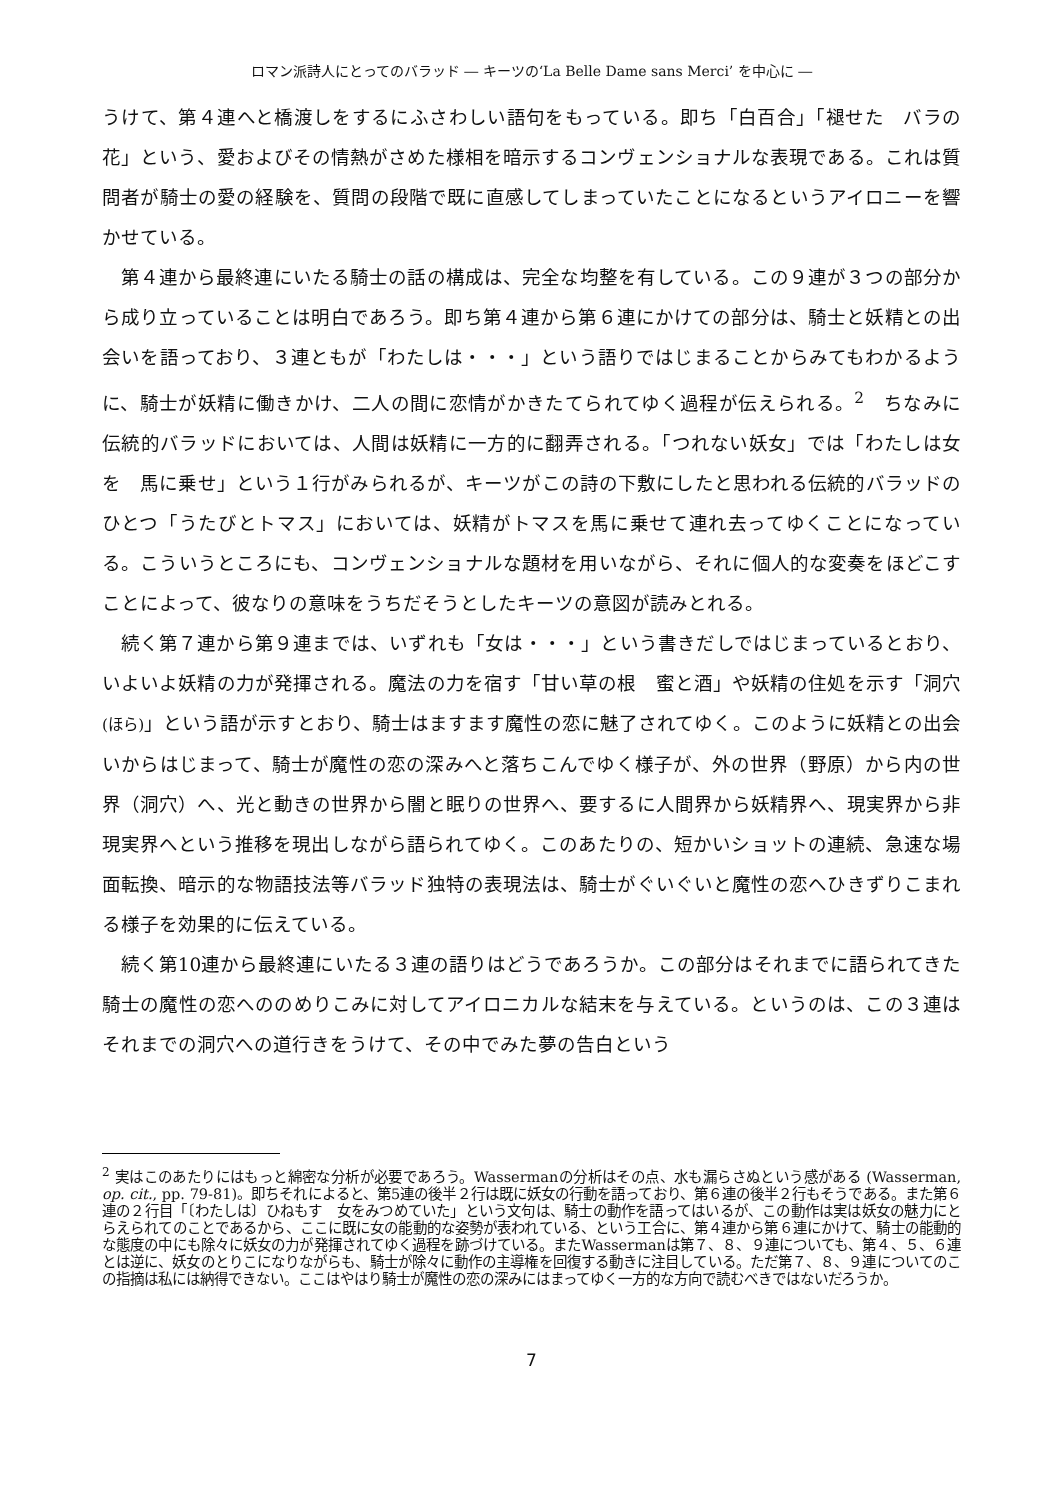ロマン派詩人にとってのバラッド ― キーツの‘La Belle Dame sans Merci’ を中心に ―
うけて、第４連へと橋渡しをするにふさわしい語句をもっている。即ち「白百合」「褪せた　バラの花」という、愛およびその情熱がさめた様相を暗示するコンヴェンショナルな表現である。これは質問者が騎士の愛の経験を、質問の段階で既に直感してしまっていたことになるというアイロニーを響かせている。
第４連から最終連にいたる騎士の話の構成は、完全な均整を有している。この９連が３つの部分から成り立っていることは明白であろう。即ち第４連から第６連にかけての部分は、騎士と妖精との出会いを語っており、３連ともが「わたしは・・・」という語りではじまることからみてもわかるように、騎士が妖精に働きかけ、二人の間に恋情がかきたてられてゆく過程が伝えられる。<sup>2</sup>　ちなみに伝統的バラッドにおいては、人間は妖精に一方的に翻弄される。「つれない妖女」では「わたしは女を　馬に乗せ」という１行がみられるが、キーツがこの詩の下敷にしたと思われる伝統的バラッドのひとつ「うたびとトマス」においては、妖精がトマスを馬に乗せて連れ去ってゆくことになっている。こういうところにも、コンヴェンショナルな題材を用いながら、それに個人的な変奏をほどこすことによって、彼なりの意味をうちだそうとしたキーツの意図が読みとれる。
続く第７連から第９連までは、いずれも「女は・・・」という書きだしではじまっているとおり、いよいよ妖精の力が発揮される。魔法の力を宿す「甘い草の根　蜜と酒」や妖精の住処を示す「洞穴(ほら)」という語が示すとおり、騎士はますます魔性の恋に魅了されてゆく。このように妖精との出会いからはじまって、騎士が魔性の恋の深みへと落ちこんでゆく様子が、外の世界（野原）から内の世界（洞穴）へ、光と動きの世界から闇と眠りの世界へ、要するに人間界から妖精界へ、現実界から非現実界へという推移を現出しながら語られてゆく。このあたりの、短かいショットの連続、急速な場面転換、暗示的な物語技法等バラッド独特の表現法は、騎士がぐいぐいと魔性の恋へひきずりこまれる様子を効果的に伝えている。
続く第10連から最終連にいたる３連の語りはどうであろうか。この部分はそれまでに語られてきた騎士の魔性の恋へののめりこみに対してアイロニカルな結末を与えている。というのは、この３連はそれまでの洞穴への道行きをうけて、その中でみた夢の告白という
<sup>2</sup> 実はこのあたりにはもっと綿密な分析が必要であろう。Wassermanの分析はその点、水も漏らさぬという感がある (Wasserman, op. cit., pp. 79-81)。即ちそれによると、第5連の後半２行は既に妖女の行動を語っており、第６連の後半２行もそうである。また第６連の２行目「〔わたしは〕ひねもす　女をみつめていた」という文句は、騎士の動作を語ってはいるが、この動作は実は妖女の魅力にとらえられてのことであるから、ここに既に女の能動的な姿勢が表われている、という工合に、第４連から第６連にかけて、騎士の能動的な態度の中にも除々に妖女の力が発揮されてゆく過程を跡づけている。またWassermanは第７、８、９連についても、第４、５、６連とは逆に、妖女のとりこになりながらも、騎士が除々に動作の主導権を回復する動きに注目している。ただ第７、８、９連についてのこの指摘は私には納得できない。ここはやはり騎士が魔性の恋の深みにはまってゆく一方的な方向で読むべきではないだろうか。
7